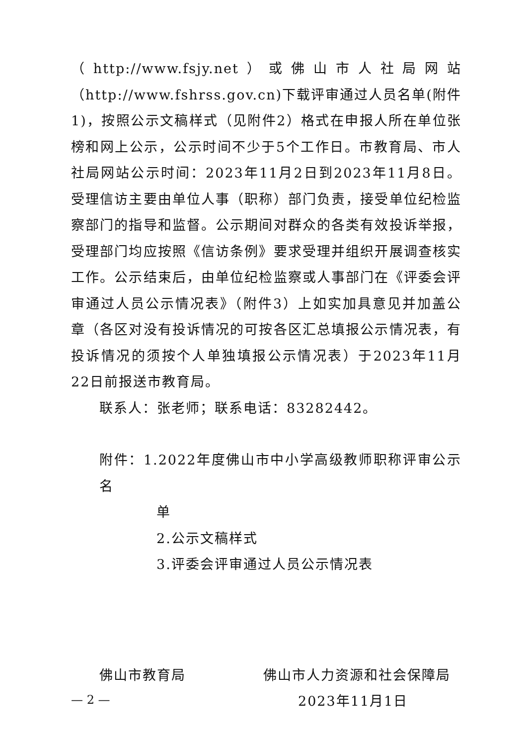（http://www.fsjy.net）或佛山市人社局网站（http://www.fshrss.gov.cn)下载评审通过人员名单(附件1)，按照公示文稿样式（见附件2）格式在申报人所在单位张榜和网上公示，公示时间不少于5个工作日。市教育局、市人社局网站公示时间：2023年11月2日到2023年11月8日。受理信访主要由单位人事（职称）部门负责，接受单位纪检监察部门的指导和监督。公示期间对群众的各类有效投诉举报，受理部门均应按照《信访条例》要求受理并组织开展调查核实工作。公示结束后，由单位纪检监察或人事部门在《评委会评审通过人员公示情况表》（附件3）上如实加具意见并加盖公章（各区对没有投诉情况的可按各区汇总填报公示情况表，有投诉情况的须按个人单独填报公示情况表）于2023年11月22日前报送市教育局。
联系人：张老师；联系电话：83282442。
附件：1.2022年度佛山市中小学高级教师职称评审公示名
单
2.公示文稿样式
3.评委会评审通过人员公示情况表
佛山市教育局 佛山市人力资源和社会保障局
2023年11月1日
— 2 —